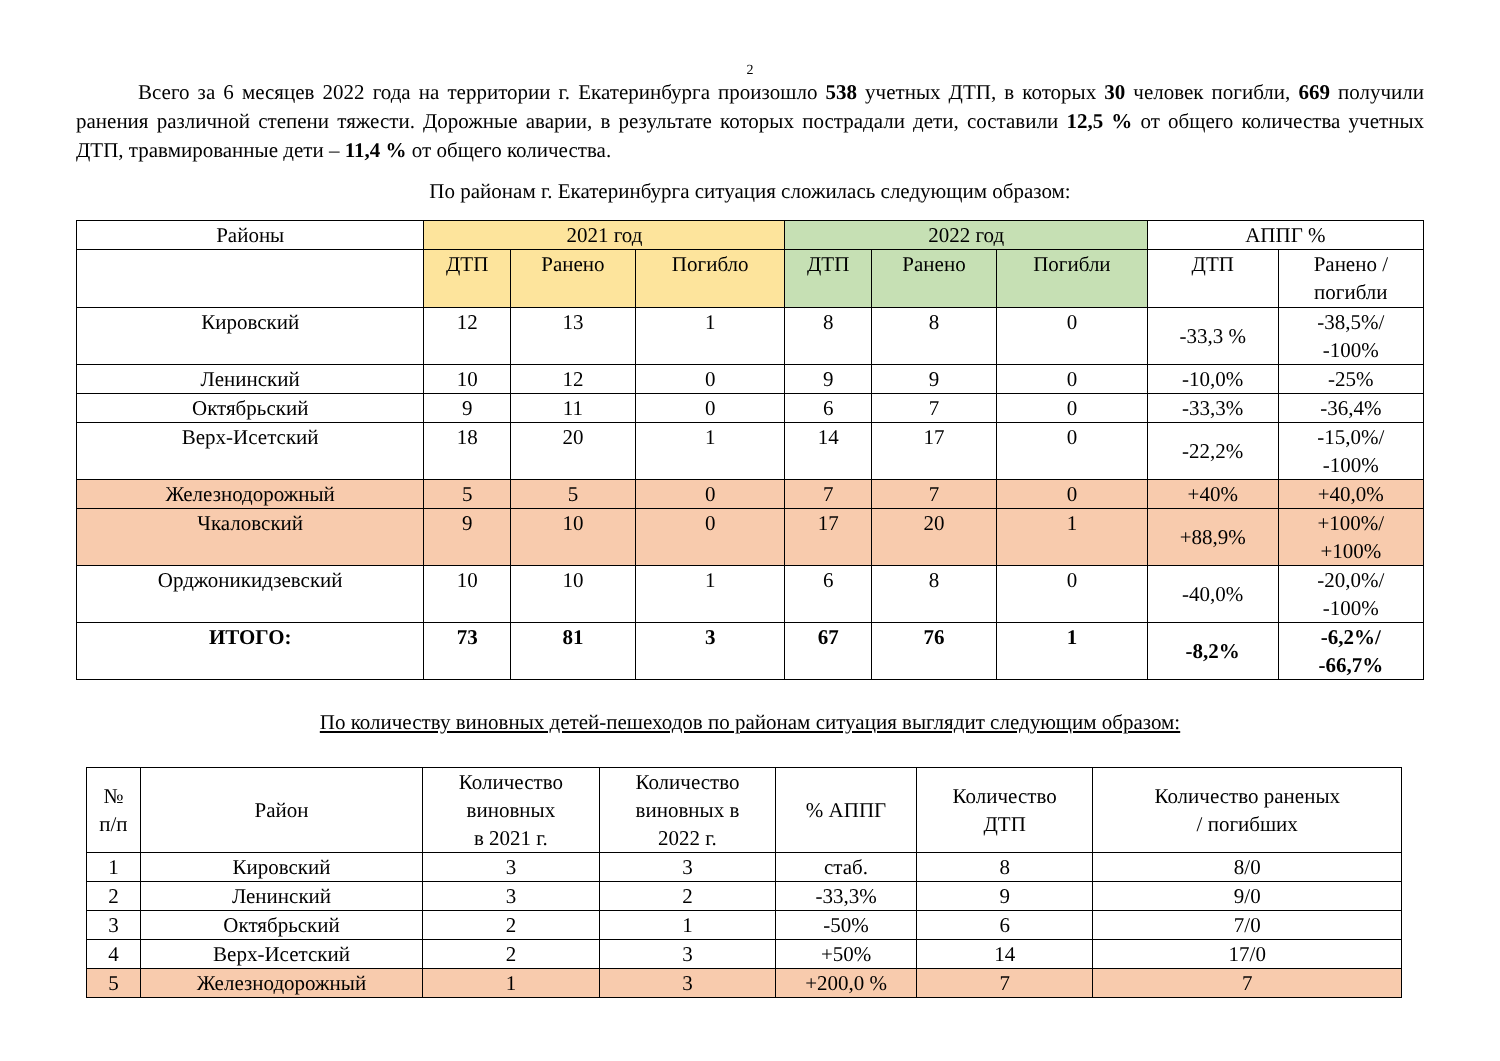2
Всего за 6 месяцев 2022 года на территории г. Екатеринбурга произошло 538 учетных ДТП, в которых 30 человек погибли, 669 получили ранения различной степени тяжести. Дорожные аварии, в результате которых пострадали дети, составили 12,5 % от общего количества учетных ДТП, травмированные дети – 11,4 % от общего количества.
По районам г. Екатеринбурга ситуация сложилась следующим образом:
| Районы | 2021 год | | | 2022 год | | | АППГ % | |
| --- | --- | --- | --- | --- | --- | --- | --- | --- |
| | ДТП | Ранено | Погибло | ДТП | Ранено | Погибли | ДТП | Ранено / погибли |
| Кировский | 12 | 13 | 1 | 8 | 8 | 0 | -33,3 % | -38,5%/ -100% |
| Ленинский | 10 | 12 | 0 | 9 | 9 | 0 | -10,0% | -25% |
| Октябрьский | 9 | 11 | 0 | 6 | 7 | 0 | -33,3% | -36,4% |
| Верх-Исетский | 18 | 20 | 1 | 14 | 17 | 0 | -22,2% | -15,0%/ -100% |
| Железнодорожный | 5 | 5 | 0 | 7 | 7 | 0 | +40% | +40,0% |
| Чкаловский | 9 | 10 | 0 | 17 | 20 | 1 | +88,9% | +100%/ +100% |
| Орджоникидзевский | 10 | 10 | 1 | 6 | 8 | 0 | -40,0% | -20,0%/ -100% |
| ИТОГО: | 73 | 81 | 3 | 67 | 76 | 1 | -8,2% | -6,2%/ -66,7% |
По количеству виновных детей-пешеходов по районам ситуация выглядит следующим образом:
| № п/п | Район | Количество виновных в 2021 г. | Количество виновных в 2022 г. | % АППГ | Количество ДТП | Количество раненых / погибших |
| 1 | Кировский | 3 | 3 | стаб. | 8 | 8/0 |
| 2 | Ленинский | 3 | 2 | -33,3% | 9 | 9/0 |
| 3 | Октябрьский | 2 | 1 | -50% | 6 | 7/0 |
| 4 | Верх-Исетский | 2 | 3 | +50% | 14 | 17/0 |
| 5 | Железнодорожный | 1 | 3 | +200,0 % | 7 | 7 |